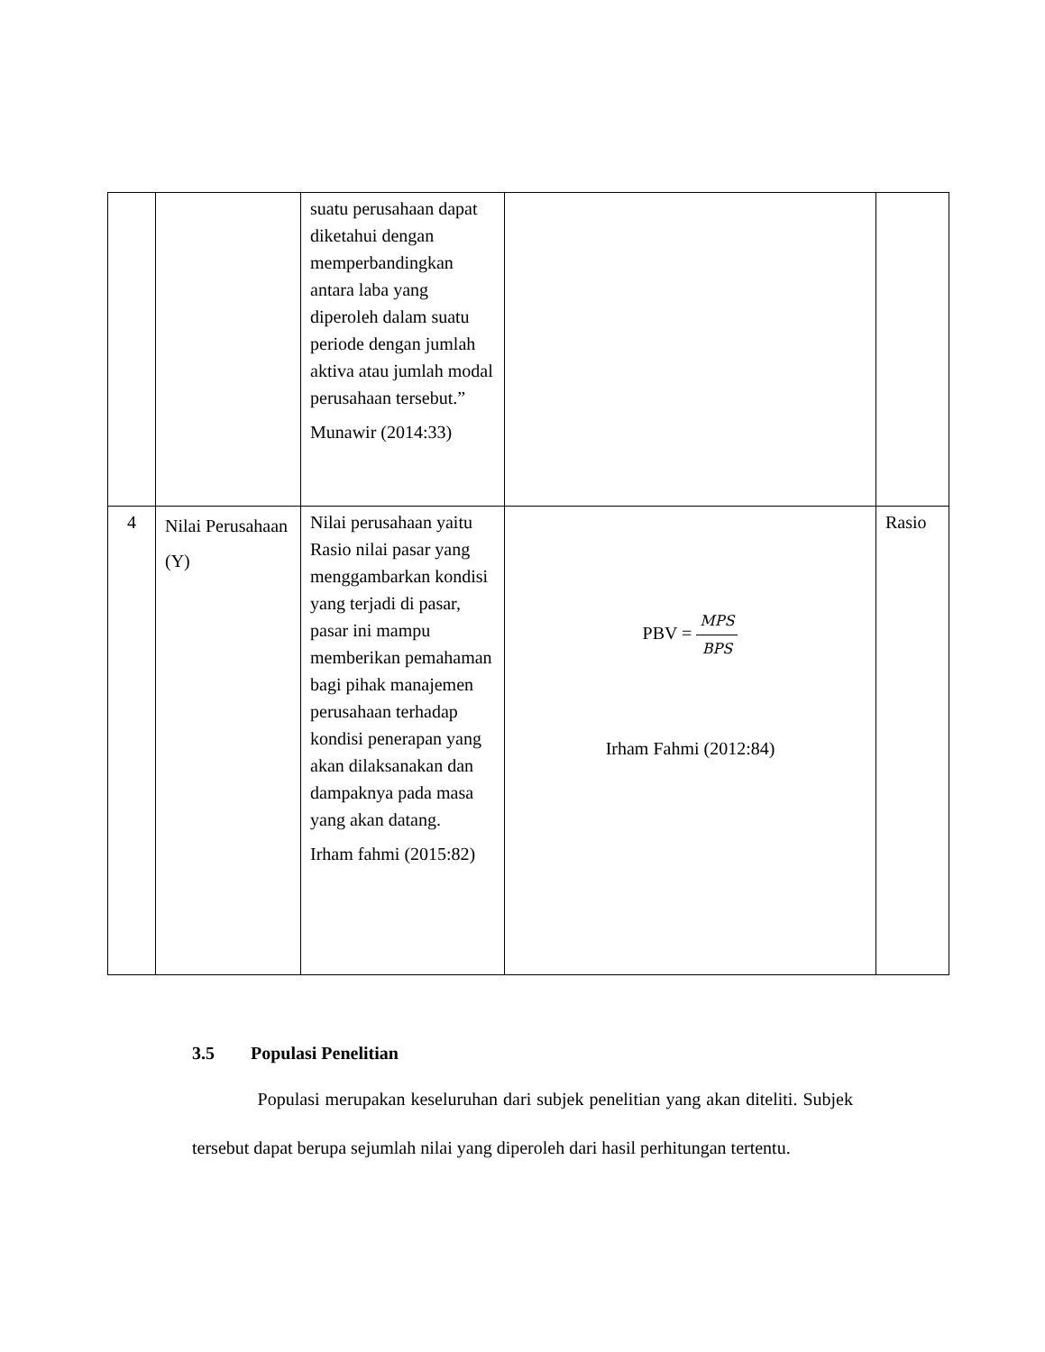| | | suatu perusahaan dapat diketahui dengan memperbandingkan antara laba yang diperoleh dalam suatu periode dengan jumlah aktiva atau jumlah modal perusahaan tersebut.” Munawir (2014:33) | | |
| 4 | Nilai Perusahaan (Y) | Nilai perusahaan yaitu Rasio nilai pasar yang menggambarkan kondisi yang terjadi di pasar, pasar ini mampu memberikan pemahaman bagi pihak manajemen perusahaan terhadap kondisi penerapan yang akan dilaksanakan dan dampaknya pada masa yang akan datang. Irham fahmi (2015:82) | PBV = MPS BPS Irham Fahmi (2012:84) | Rasio |
3.5 Populasi Penelitian
Populasi merupakan keseluruhan dari subjek penelitian yang akan diteliti. Subjek tersebut dapat berupa sejumlah nilai yang diperoleh dari hasil perhitungan tertentu.